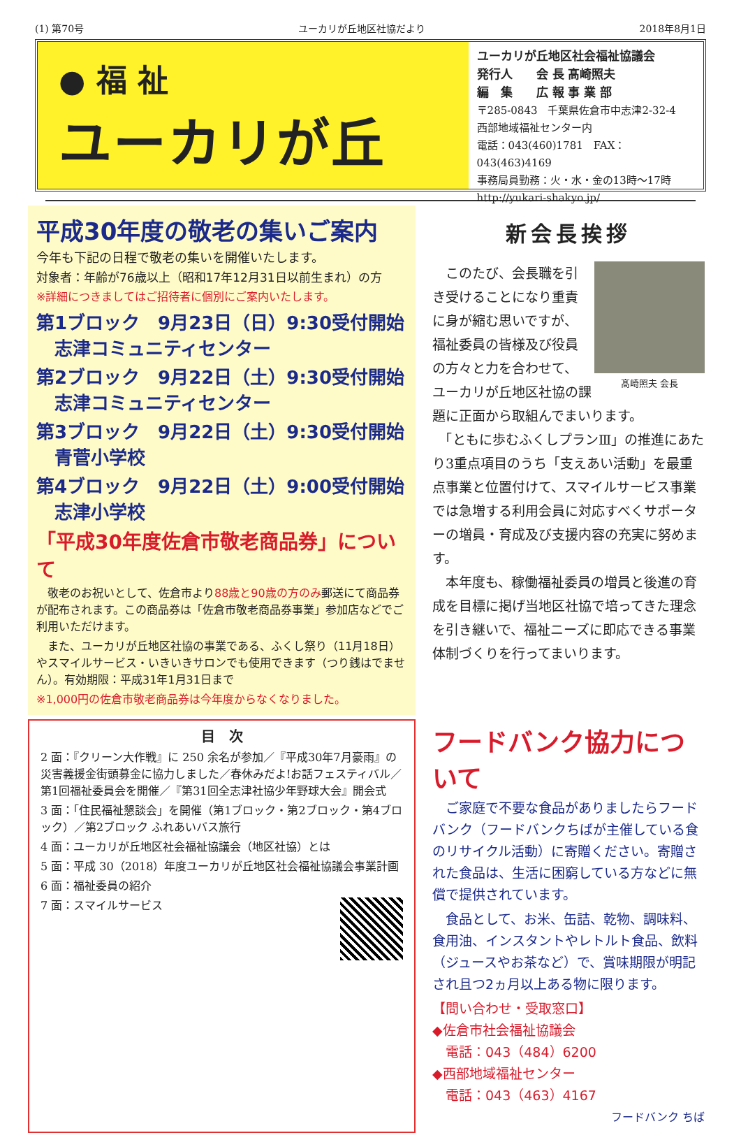(1) 第70号 ユーカリが丘地区社協だより 2018年8月1日
● 福 祉
ユーカリが丘
ユーカリが丘地区社会福祉協議会
発行人　　会 長 髙崎照夫
編　集　　広 報 事 業 部
〒285-0843　千葉県佐倉市中志津2-32-4
西部地域福祉センター内
電話：043(460)1781　FAX：043(463)4169
事務局員勤務：火・水・金の13時～17時
http://yukari-shakyo.jp/
平成30年度の敬老の集いご案内
今年も下記の日程で敬老の集いを開催いたします。
対象者：年齢が76歳以上（昭和17年12月31日以前生まれ）の方
※詳細につきましてはご招待者に個別にご案内いたします。
第1ブロック　9月23日（日）9:30受付開始
　志津コミュニティセンター
第2ブロック　9月22日（土）9:30受付開始
　志津コミュニティセンター
第3ブロック　9月22日（土）9:30受付開始
　青菅小学校
第4ブロック　9月22日（土）9:00受付開始
　志津小学校
「平成30年度佐倉市敬老商品券」について
　敬老のお祝いとして、佐倉市より88歳と90歳の方のみ郵送にて商品券が配布されます。この商品券は「佐倉市敬老商品券事業」参加店などでご利用いただけます。
　また、ユーカリが丘地区社協の事業である、ふくし祭り（11月18日）やスマイルサービス・いきいきサロンでも使用できます（つり銭はでません）。有効期限：平成31年1月31日まで
※1,000円の佐倉市敬老商品券は今年度からなくなりました。
新会長挨拶
髙崎照夫 会長
　このたび、会長職を引き受けることになり重責に身が縮む思いですが、福祉委員の皆様及び役員の方々と力を合わせて、ユーカリが丘地区社協の課題に正面から取組んでまいります。
　「ともに歩むふくしプランⅢ」の推進にあたり3重点項目のうち「支えあい活動」を最重点事業と位置付けて、スマイルサービス事業では急増する利用会員に対応すべくサポーターの増員・育成及び支援内容の充実に努めます。
　本年度も、稼働福祉委員の増員と後進の育成を目標に掲げ当地区社協で培ってきた理念を引き継いで、福祉ニーズに即応できる事業体制づくりを行ってまいります。
目　次
2 面：『クリーン大作戦』に 250 余名が参加／『平成30年7月豪雨』の災害義援金街頭募金に協力しました／春休みだよ!お話フェスティバル／第1回福祉委員会を開催／『第31回全志津社協少年野球大会』開会式
3 面：「住民福祉懇談会」を開催（第1ブロック・第2ブロック・第4ブロック）／第2ブロック ふれあいバス旅行
4 面：ユーカリが丘地区社会福祉協議会（地区社協）とは
5 面：平成 30（2018）年度ユーカリが丘地区社会福祉協議会事業計画
6 面：福祉委員の紹介
7 面：スマイルサービス
フードバンク協力について
　ご家庭で不要な食品がありましたらフードバンク（フードバンクちばが主催している食のリサイクル活動）に寄贈ください。寄贈された食品は、生活に困窮している方などに無償で提供されています。
　食品として、お米、缶詰、乾物、調味料、食用油、インスタントやレトルト食品、飲料（ジュースやお茶など）で、賞味期限が明記され且つ2ヵ月以上ある物に限ります。
【問い合わせ・受取窓口】
◆佐倉市社会福祉協議会
　電話：043（484）6200
◆西部地域福祉センター
　電話：043（463）4167
フードバンク ちば